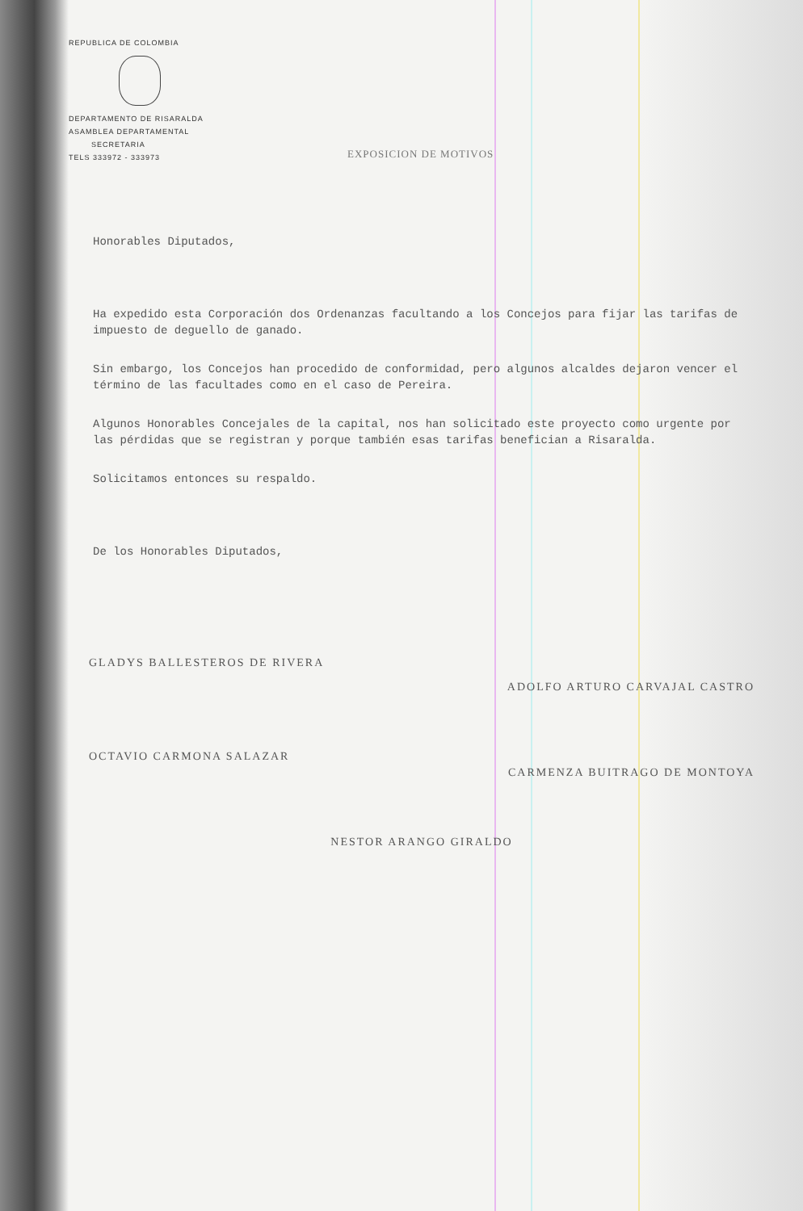REPUBLICA DE COLOMBIA
DEPARTAMENTO DE RISARALDA
ASAMBLEA DEPARTAMENTAL
SECRETARIA
TELS 333972 - 333973
EXPOSICION DE MOTIVOS
Honorables Diputados,
Ha expedido esta Corporación dos Ordenanzas facultando a los Concejos para fijar las tarifas de impuesto de deguello de ganado.
Sin embargo, los Concejos han procedido de conformidad, pero algunos alcaldes dejaron vencer el término de las facultades como en el caso de Pereira.
Algunos Honorables Concejales de la capital, nos han solicitado este proyecto como urgente por las pérdidas que se registran y porque también esas tarifas benefician a Risaralda.
Solicitamos entonces su respaldo.
De los Honorables Diputados,
GLADYS BALLESTEROS DE RIVERA ADOLFO ARTURO CARVAJAL CASTRO
OCTAVIO CARMONA SALAZAR CARMENZA BUITRAGO DE MONTOYA
NESTOR ARANGO GIRALDO